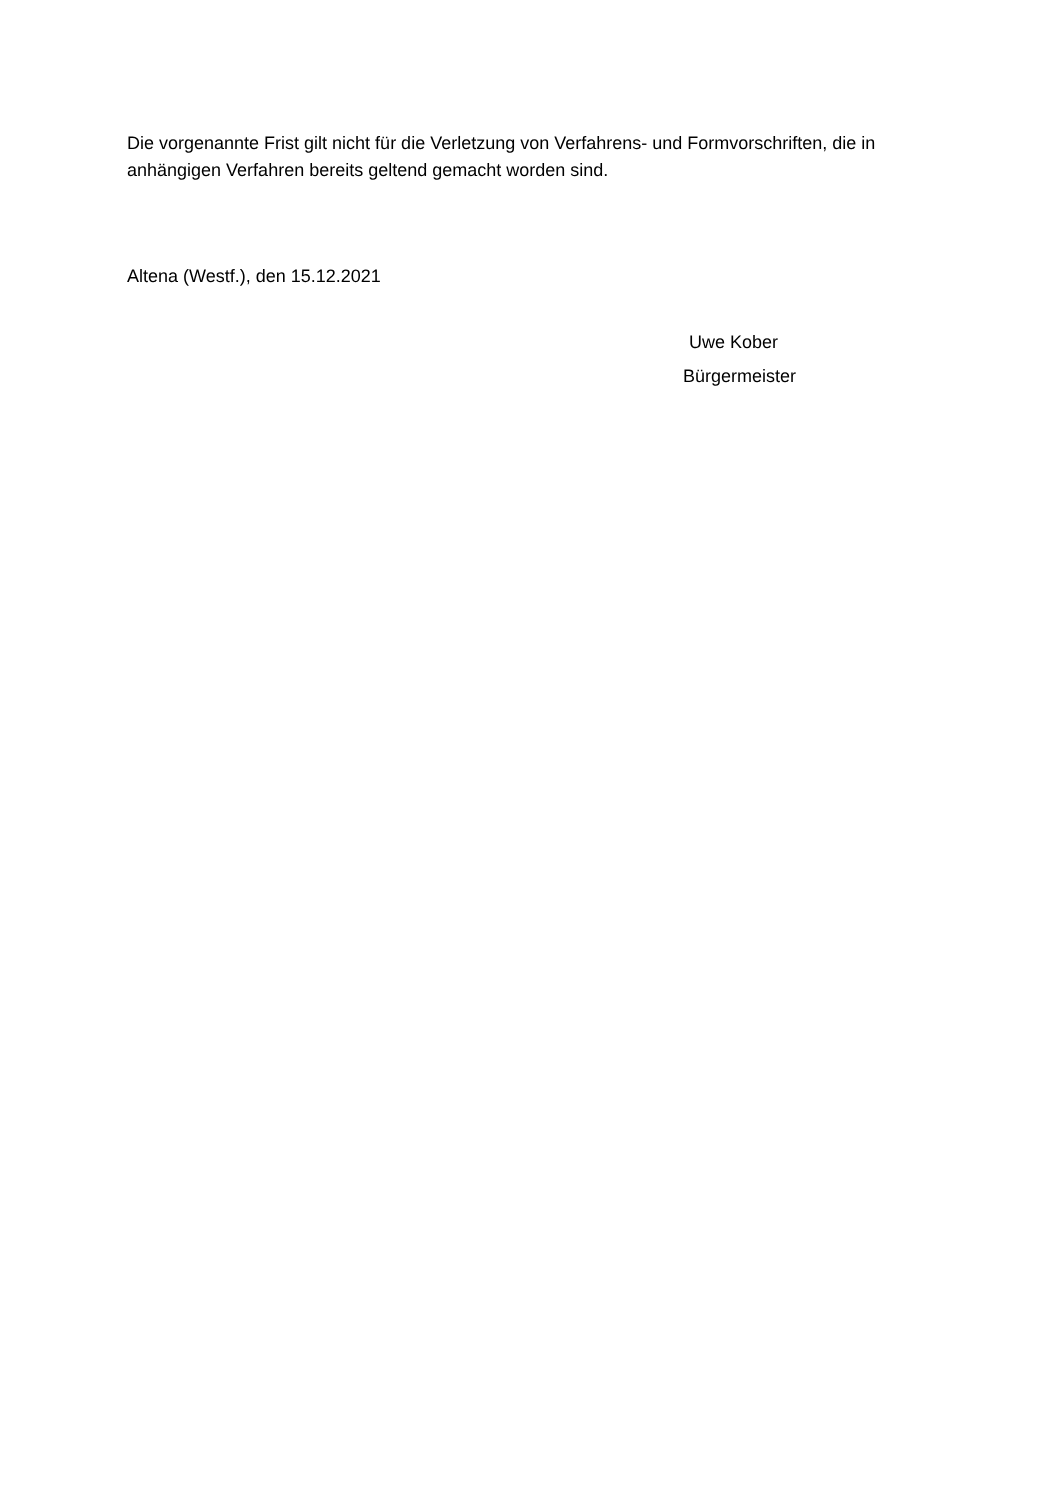Die vorgenannte Frist gilt nicht für die Verletzung von Verfahrens- und Formvorschriften, die in anhängigen Verfahren bereits geltend gemacht worden sind.
Altena (Westf.), den 15.12.2021
Uwe Kober
Bürgermeister